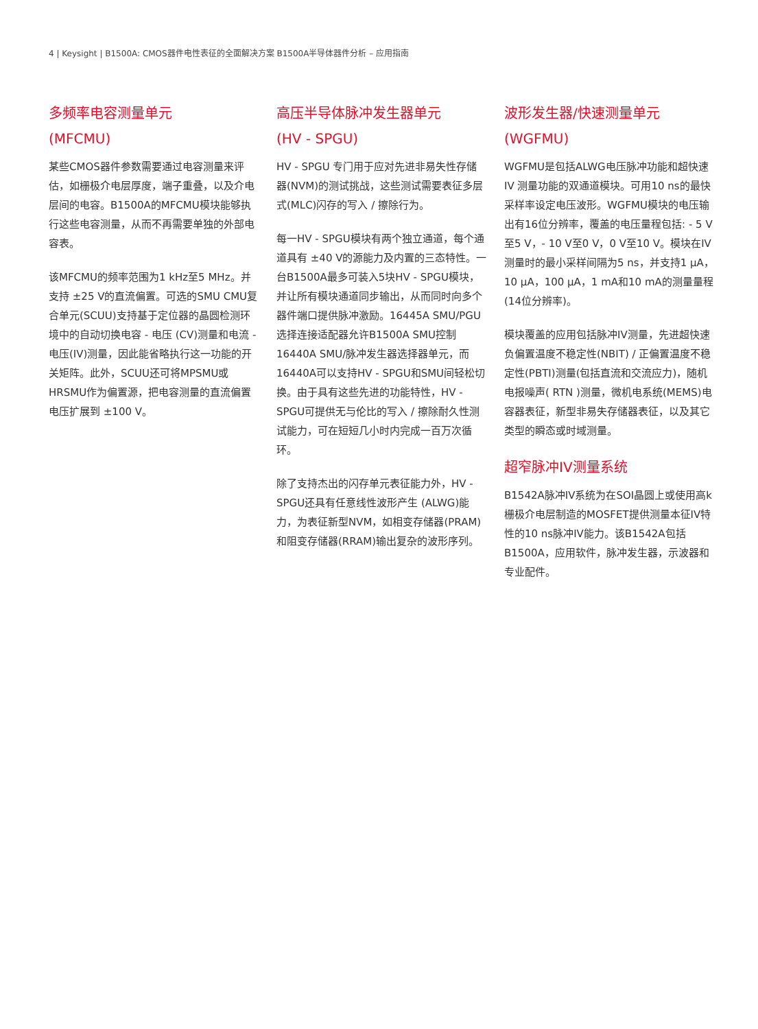4 | Keysight | B1500A: CMOS器件电性表征的全面解决方案 B1500A半导体器件分析 – 应用指南
多频率电容测量单元
(MFCMU)
某些CMOS器件参数需要通过电容测量来评估，如栅极介电层厚度，端子重叠，以及介电层间的电容。B1500A的MFCMU模块能够执行这些电容测量，从而不再需要单独的外部电容表。
该MFCMU的频率范围为1 kHz至5 MHz。并支持 ±25 V的直流偏置。可选的SMU CMU复合单元(SCUU)支持基于定位器的晶圆检测环境中的自动切换电容 - 电压 (CV)测量和电流 - 电压(IV)测量，因此能省略执行这一功能的开关矩阵。此外，SCUU还可将MPSMU或HRSMU作为偏置源，把电容测量的直流偏置电压扩展到 ±100 V。
高压半导体脉冲发生器单元
(HV - SPGU)
HV - SPGU 专门用于应对先进非易失性存储器(NVM)的测试挑战，这些测试需要表征多层式(MLC)闪存的写入 / 擦除行为。
每一HV - SPGU模块有两个独立通道，每个通道具有 ±40 V的源能力及内置的三态特性。一台B1500A最多可装入5块HV - SPGU模块，并让所有模块通道同步输出，从而同时向多个器件端口提供脉冲激励。16445A SMU/PGU选择连接适配器允许B1500A SMU控制16440A SMU/脉冲发生器选择器单元，而16440A可以支持HV - SPGU和SMU间轻松切换。由于具有这些先进的功能特性，HV - SPGU可提供无与伦比的写入 / 擦除耐久性测试能力，可在短短几小时内完成一百万次循环。
除了支持杰出的闪存单元表征能力外，HV - SPGU还具有任意线性波形产生 (ALWG)能力，为表征新型NVM，如相变存储器(PRAM)和阻变存储器(RRAM)输出复杂的波形序列。
波形发生器/快速测量单元
(WGFMU)
WGFMU是包括ALWG电压脉冲功能和超快速 IV 测量功能的双通道模块。可用10 ns的最快采样率设定电压波形。WGFMU模块的电压输出有16位分辨率，覆盖的电压量程包括: - 5 V至5 V，- 10 V至0 V，0 V至10 V。模块在IV测量时的最小采样间隔为5 ns，并支持1 µA，10 µA，100 µA，1 mA和10 mA的测量量程(14位分辨率)。
模块覆盖的应用包括脉冲IV测量，先进超快速负偏置温度不稳定性(NBIT) / 正偏置温度不稳定性(PBTI)测量(包括直流和交流应力)，随机电报噪声( RTN )测量，微机电系统(MEMS)电容器表征，新型非易失存储器表征，以及其它类型的瞬态或时域测量。
超窄脉冲IV测量系统
B1542A脉冲IV系统为在SOI晶圆上或使用高k栅极介电层制造的MOSFET提供测量本征IV特性的10 ns脉冲IV能力。该B1542A包括B1500A，应用软件，脉冲发生器，示波器和专业配件。